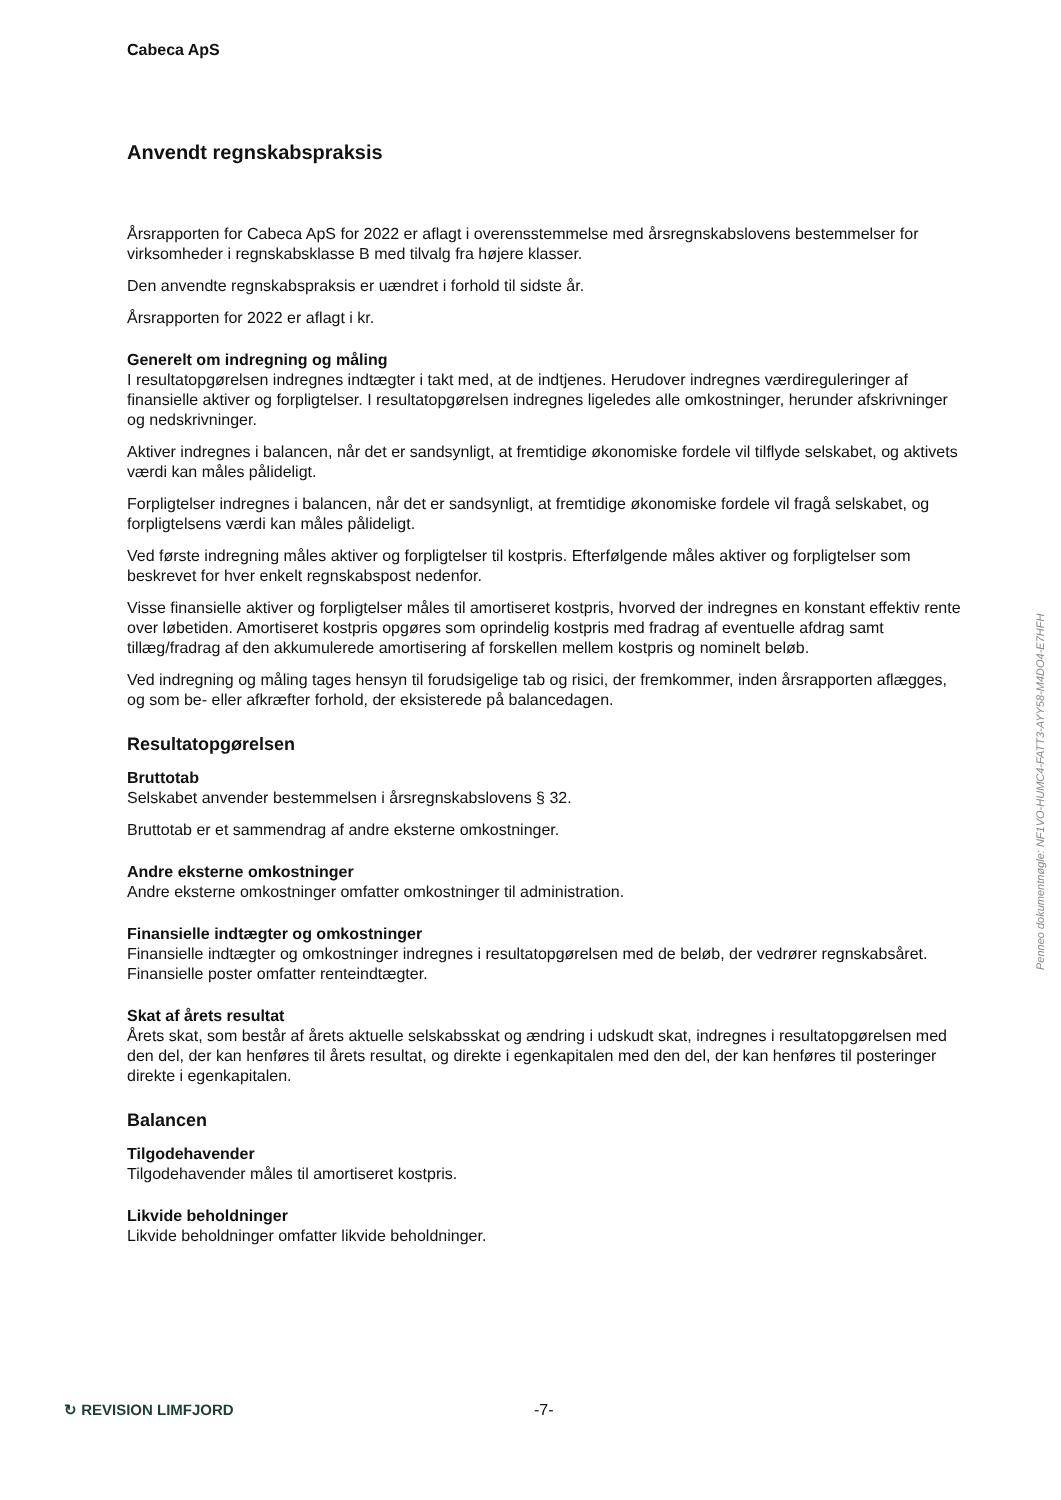Cabeca ApS
Anvendt regnskabspraksis
Årsrapporten for Cabeca ApS for 2022 er aflagt i overensstemmelse med årsregnskabslovens bestemmelser for virksomheder i regnskabsklasse B med tilvalg fra højere klasser.
Den anvendte regnskabspraksis er uændret i forhold til sidste år.
Årsrapporten for 2022 er aflagt i kr.
Generelt om indregning og måling
I resultatopgørelsen indregnes indtægter i takt med, at de indtjenes. Herudover indregnes værdireguleringer af finansielle aktiver og forpligtelser. I resultatopgørelsen indregnes ligeledes alle omkostninger, herunder afskrivninger og nedskrivninger.
Aktiver indregnes i balancen, når det er sandsynligt, at fremtidige økonomiske fordele vil tilflyde selskabet, og aktivets værdi kan måles pålideligt.
Forpligtelser indregnes i balancen, når det er sandsynligt, at fremtidige økonomiske fordele vil fragå selskabet, og forpligtelsens værdi kan måles pålideligt.
Ved første indregning måles aktiver og forpligtelser til kostpris. Efterfølgende måles aktiver og forpligtelser som beskrevet for hver enkelt regnskabspost nedenfor.
Visse finansielle aktiver og forpligtelser måles til amortiseret kostpris, hvorved der indregnes en konstant effektiv rente over løbetiden. Amortiseret kostpris opgøres som oprindelig kostpris med fradrag af eventuelle afdrag samt tillæg/fradrag af den akkumulerede amortisering af forskellen mellem kostpris og nominelt beløb.
Ved indregning og måling tages hensyn til forudsigelige tab og risici, der fremkommer, inden årsrapporten aflægges, og som be- eller afkræfter forhold, der eksisterede på balancedagen.
Resultatopgørelsen
Bruttotab
Selskabet anvender bestemmelsen i årsregnskabslovens § 32.
Bruttotab er et sammendrag af andre eksterne omkostninger.
Andre eksterne omkostninger
Andre eksterne omkostninger omfatter omkostninger til administration.
Finansielle indtægter og omkostninger
Finansielle indtægter og omkostninger indregnes i resultatopgørelsen med de beløb, der vedrører regnskabsåret. Finansielle poster omfatter renteindtægter.
Skat af årets resultat
Årets skat, som består af årets aktuelle selskabsskat og ændring i udskudt skat, indregnes i resultatopgørelsen med den del, der kan henføres til årets resultat, og direkte i egenkapitalen med den del, der kan henføres til posteringer direkte i egenkapitalen.
Balancen
Tilgodehavender
Tilgodehavender måles til amortiseret kostpris.
Likvide beholdninger
Likvide beholdninger omfatter likvide beholdninger.
Penneo dokumentnøgle: NF1VO-HUMC4-FATT3-AYY58-M4DO4-E7HFH
↻ REVISION LIMFJORD -7-